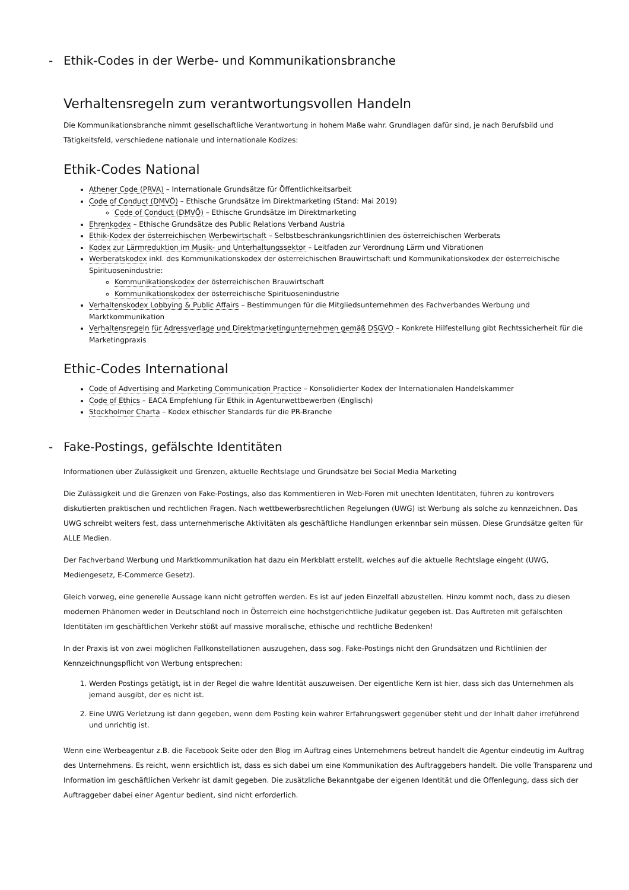- Ethik-Codes in der Werbe- und Kommunikationsbranche
Verhaltensregeln zum verantwortungsvollen Handeln
Die Kommunikationsbranche nimmt gesellschaftliche Verantwortung in hohem Maße wahr. Grundlagen dafür sind, je nach Berufsbild und Tätigkeitsfeld, verschiedene nationale und internationale Kodizes:
Ethik-Codes National
Athener Code (PRVA) – Internationale Grundsätze für Öffentlichkeitsarbeit
Code of Conduct (DMVÖ) – Ethische Grundsätze im Direktmarketing (Stand: Mai 2019)
Code of Conduct (DMVÖ) – Ethische Grundsätze im Direktmarketing
Ehrenkodex – Ethische Grundsätze des Public Relations Verband Austria
Ethik-Kodex der österreichischen Werbewirtschaft – Selbstbeschränkungsrichtlinien des österreichischen Werberats
Kodex zur Lärmreduktion im Musik- und Unterhaltungssektor – Leitfaden zur Verordnung Lärm und Vibrationen
Werberatskodex inkl. des Kommunikationskodex der österreichischen Brauwirtschaft und Kommunikationskodex der österreichische Spirituosenindustrie:
Kommunikationskodex der österreichischen Brauwirtschaft
Kommunikationskodex der österreichische Spirituosenindustrie
Verhaltenskodex Lobbying & Public Affairs – Bestimmungen für die Mitgliedsunternehmen des Fachverbandes Werbung und Marktkommunikation
Verhaltensregeln für Adressverlage und Direktmarketingunternehmen gemäß DSGVO – Konkrete Hilfestellung gibt Rechtssicherheit für die Marketingpraxis
Ethic-Codes International
Code of Advertising and Marketing Communication Practice – Konsolidierter Kodex der Internationalen Handelskammer
Code of Ethics – EACA Empfehlung für Ethik in Agenturwettbewerben (Englisch)
Stockholmer Charta – Kodex ethischer Standards für die PR-Branche
- Fake-Postings, gefälschte Identitäten
Informationen über Zulässigkeit und Grenzen, aktuelle Rechtslage und Grundsätze bei Social Media Marketing
Die Zulässigkeit und die Grenzen von Fake-Postings, also das Kommentieren in Web-Foren mit unechten Identitäten, führen zu kontrovers diskutierten praktischen und rechtlichen Fragen. Nach wettbewerbsrechtlichen Regelungen (UWG) ist Werbung als solche zu kennzeichnen. Das UWG schreibt weiters fest, dass unternehmerische Aktivitäten als geschäftliche Handlungen erkennbar sein müssen. Diese Grundsätze gelten für ALLE Medien.
Der Fachverband Werbung und Marktkommunikation hat dazu ein Merkblatt erstellt, welches auf die aktuelle Rechtslage eingeht (UWG, Mediengesetz, E-Commerce Gesetz).
Gleich vorweg, eine generelle Aussage kann nicht getroffen werden. Es ist auf jeden Einzelfall abzustellen. Hinzu kommt noch, dass zu diesen modernen Phänomen weder in Deutschland noch in Österreich eine höchstgerichtliche Judikatur gegeben ist. Das Auftreten mit gefälschten Identitäten im geschäftlichen Verkehr stößt auf massive moralische, ethische und rechtliche Bedenken!
In der Praxis ist von zwei möglichen Fallkonstellationen auszugehen, dass sog. Fake-Postings nicht den Grundsätzen und Richtlinien der Kennzeichnungspflicht von Werbung entsprechen:
1. Werden Postings getätigt, ist in der Regel die wahre Identität auszuweisen. Der eigentliche Kern ist hier, dass sich das Unternehmen als jemand ausgibt, der es nicht ist.
2. Eine UWG Verletzung ist dann gegeben, wenn dem Posting kein wahrer Erfahrungswert gegenüber steht und der Inhalt daher irreführend und unrichtig ist.
Wenn eine Werbeagentur z.B. die Facebook Seite oder den Blog im Auftrag eines Unternehmens betreut handelt die Agentur eindeutig im Auftrag des Unternehmens. Es reicht, wenn ersichtlich ist, dass es sich dabei um eine Kommunikation des Auftraggebers handelt. Die volle Transparenz und Information im geschäftlichen Verkehr ist damit gegeben. Die zusätzliche Bekanntgabe der eigenen Identität und die Offenlegung, dass sich der Auftraggeber dabei einer Agentur bedient, sind nicht erforderlich.